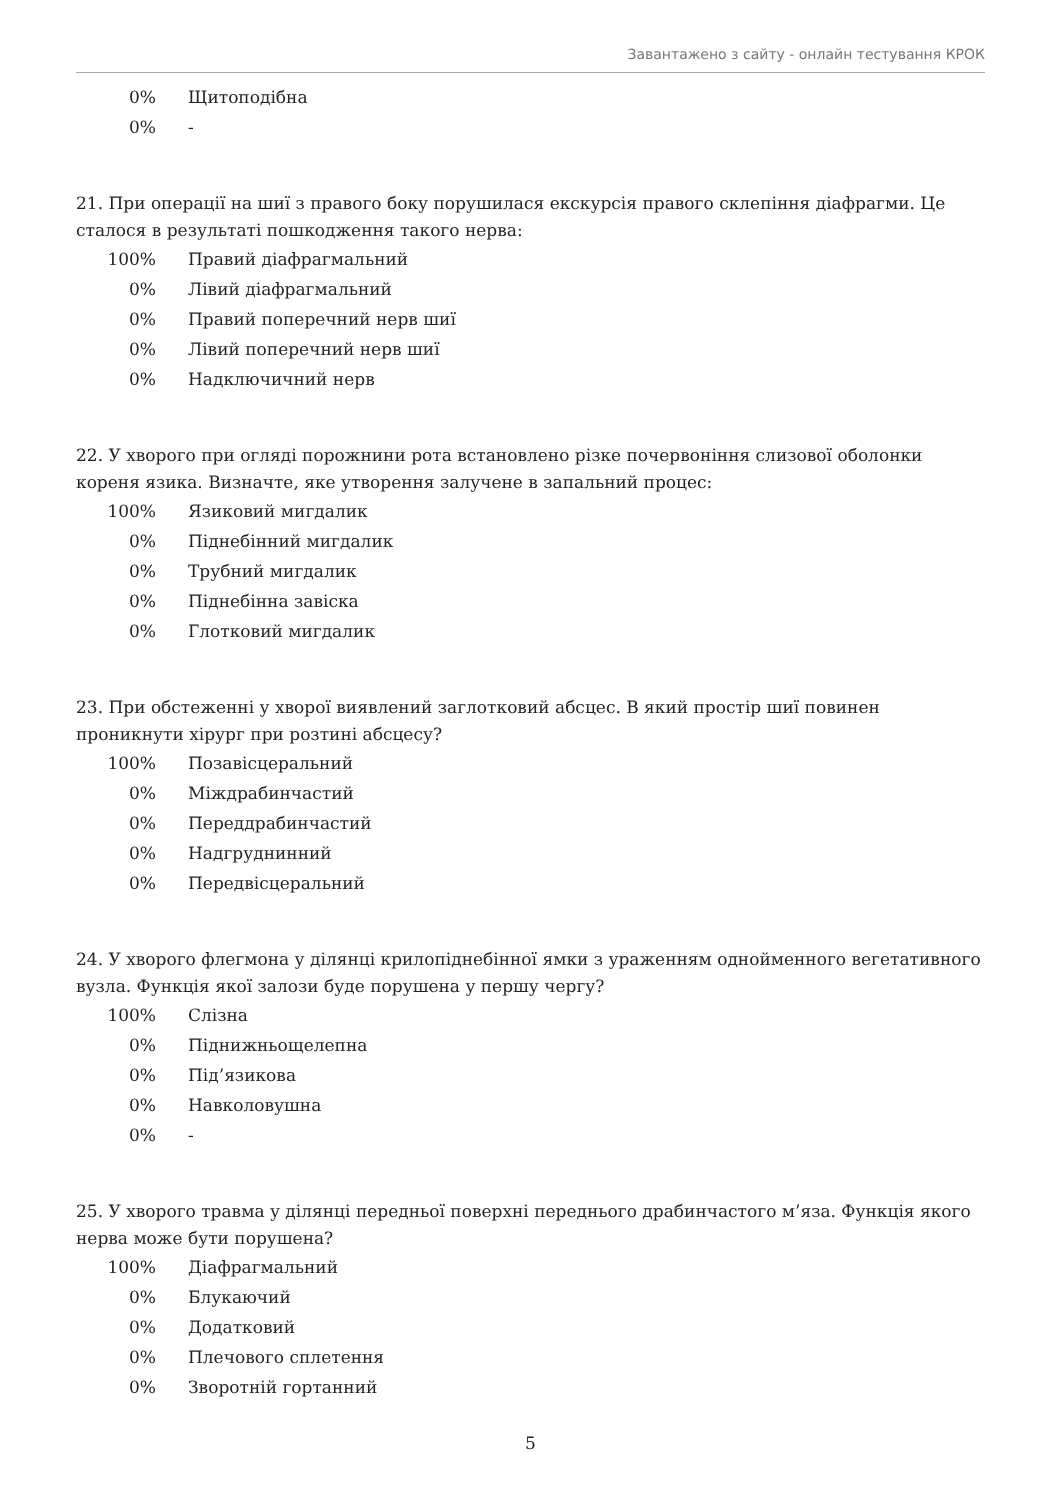Завантажено з сайту - онлайн тестування КРОК
| 0% | Щитоподібна |
| 0% | - |
21. При операції на шиї з правого боку порушилася екскурсія правого склепіння діафрагми. Це сталося в результаті пошкодження такого нерва:
| 100% | Правий діафрагмальний |
| 0% | Лівий діафрагмальний |
| 0% | Правий поперечний нерв шиї |
| 0% | Лівий поперечний нерв шиї |
| 0% | Надключичний нерв |
22. У хворого при огляді порожнини рота встановлено різке почервоніння слизової оболонки кореня язика. Визначте, яке утворення залучене в запальний процес:
| 100% | Язиковий мигдалик |
| 0% | Піднебінний мигдалик |
| 0% | Трубний мигдалик |
| 0% | Піднебінна завіска |
| 0% | Глотковий мигдалик |
23. При обстеженні у хворої виявлений заглотковий абсцес. В який простір шиї повинен проникнути хірург при розтині абсцесу?
| 100% | Позавісцеральний |
| 0% | Міждрабинчастий |
| 0% | Переддрабинчастий |
| 0% | Надгруднинний |
| 0% | Передвісцеральний |
24. У хворого флегмона у ділянці крилопіднебінної ямки з ураженням однойменного вегетативного вузла. Функція якої залози буде порушена у першу чергу?
| 100% | Слізна |
| 0% | Піднижньощелепна |
| 0% | Під’язикова |
| 0% | Навколовушна |
| 0% | - |
25. У хворого травма у ділянці передньої поверхні переднього драбинчастого м’яза. Функція якого нерва може бути порушена?
| 100% | Діафрагмальний |
| 0% | Блукаючий |
| 0% | Додатковий |
| 0% | Плечового сплетення |
| 0% | Зворотній гортанний |
5